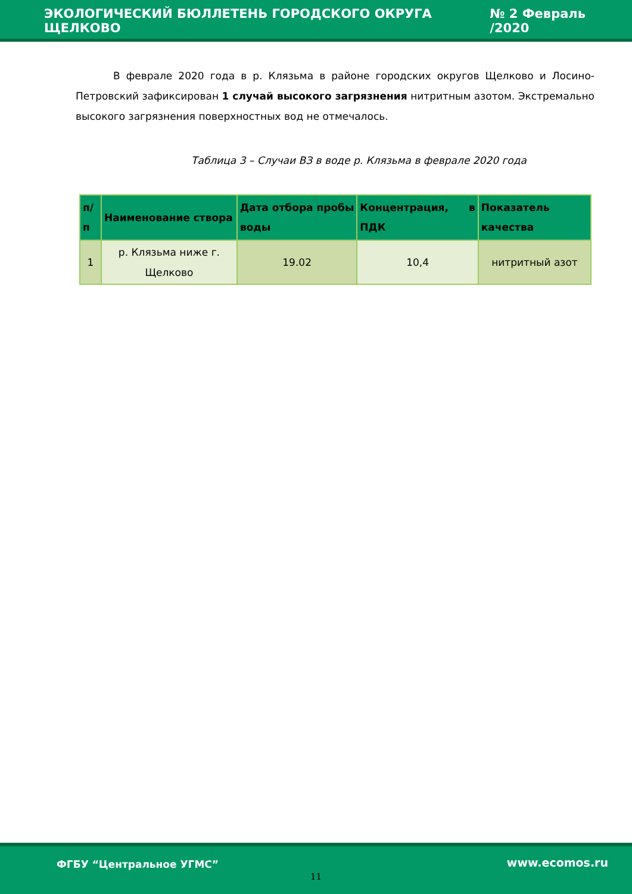ЭКОЛОГИЧЕСКИЙ БЮЛЛЕТЕНЬ ГОРОДСКОГО ОКРУГА ЩЕЛКОВО № 2 Февраль /2020
В феврале 2020 года в р. Клязьма в районе городских округов Щелково и Лосино-Петровский зафиксирован 1 случай высокого загрязнения нитритным азотом. Экстремально высокого загрязнения поверхностных вод не отмечалось.
Таблица 3 – Случаи ВЗ в воде р. Клязьма в феврале 2020 года
| п/п | Наименование створа | Дата отбора пробы воды | Концентрация, в ПДК | Показатель качества |
| --- | --- | --- | --- | --- |
| 1 | р. Клязьма ниже г. Щелково | 19.02 | 10,4 | нитритный азот |
ФГБУ “Центральное УГМС” www.ecomos.ru
11